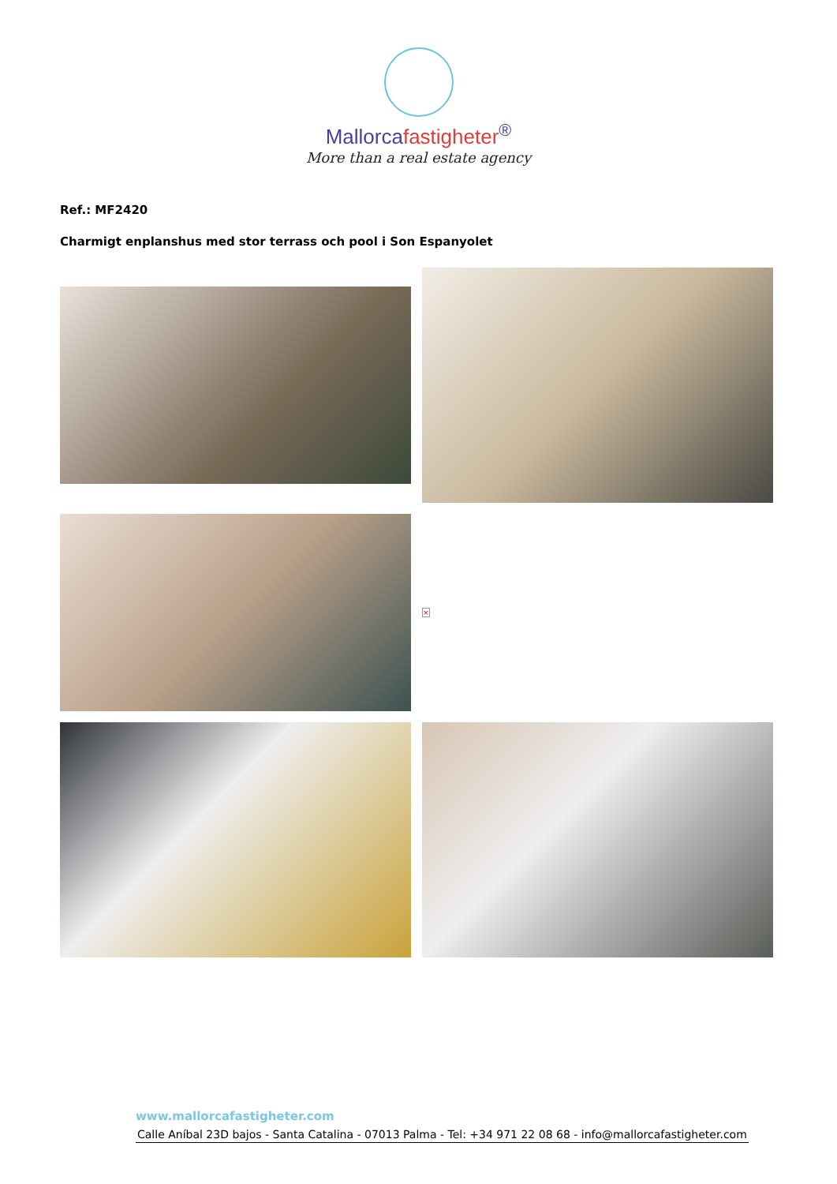Mallorcafastigheter<sup>®</sup>
More than a real estate agency
Ref.: MF2420
Charmigt enplanshus med stor terrass och pool i Son Espanyolet
×
www.mallorcafastigheter.com
Calle Aníbal 23D bajos - Santa Catalina - 07013 Palma - Tel: +34 971 22 08 68 - info@mallorcafastigheter.com